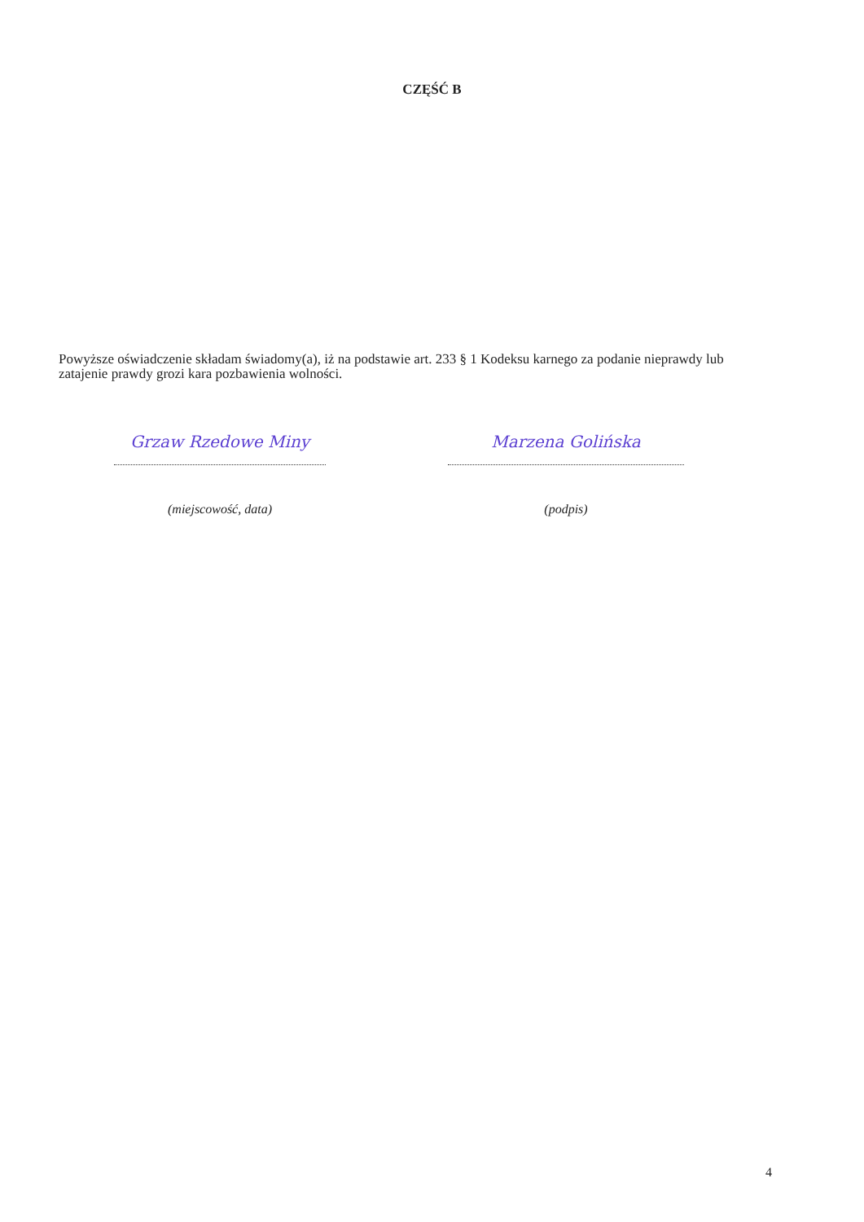CZĘŚĆ B
Powyższe oświadczenie składam świadomy(a), iż na podstawie art. 233 § 1 Kodeksu karnego za podanie nieprawdy lub zatajenie prawdy grozi kara pozbawienia wolności.
Grzaw Rzedowe Miny
(miejscowość, data)
Marzena Golińska
(podpis)
4